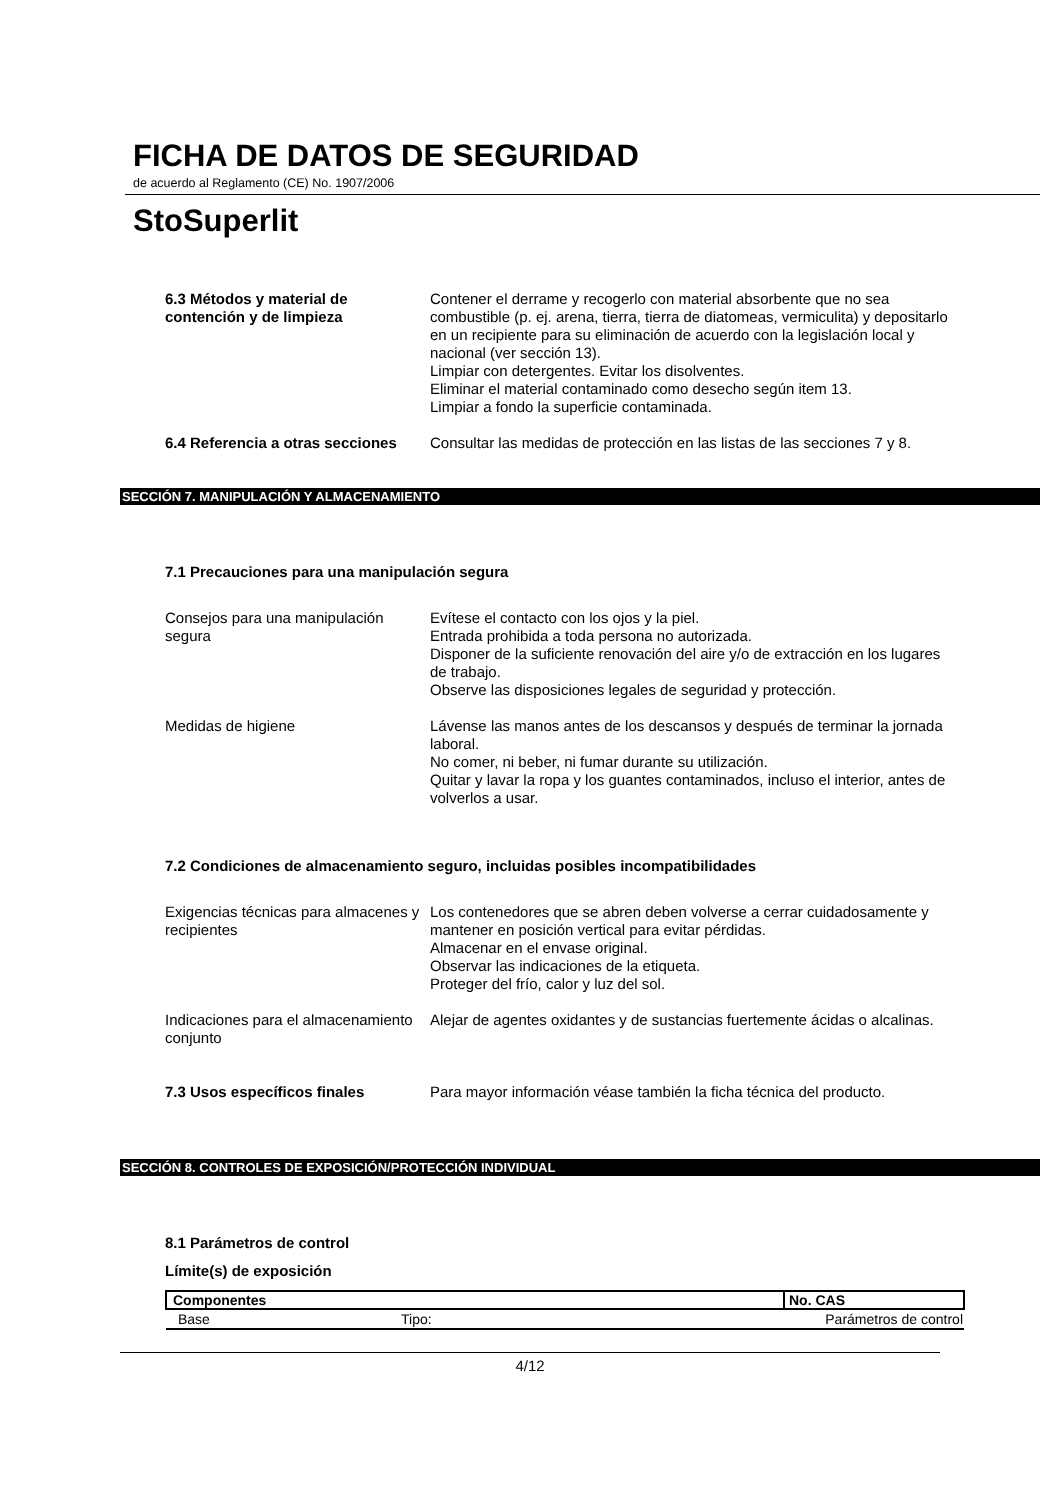FICHA DE DATOS DE SEGURIDAD
de acuerdo al Reglamento (CE) No. 1907/2006
StoSuperlit
6.3 Métodos y material de contención y de limpieza
Contener el derrame y recogerlo con material absorbente que no sea combustible (p. ej. arena, tierra, tierra de diatomeas, vermiculita) y depositarlo en un recipiente para su eliminación de acuerdo con la legislación local y nacional (ver sección 13).
Limpiar con detergentes. Evitar los disolventes.
Eliminar el material contaminado como desecho según item 13.
Limpiar a fondo la superficie contaminada.
6.4 Referencia a otras secciones
Consultar las medidas de protección en las listas de las secciones 7 y 8.
SECCIÓN 7. MANIPULACIÓN Y ALMACENAMIENTO
7.1 Precauciones para una manipulación segura
Consejos para una manipulación segura
Evítese el contacto con los ojos y la piel.
Entrada prohibida a toda persona no autorizada.
Disponer de la suficiente renovación del aire y/o de extracción en los lugares de trabajo.
Observe las disposiciones legales de seguridad y protección.
Medidas de higiene Lávense las manos antes de los descansos y después de terminar la jornada laboral.
No comer, ni beber, ni fumar durante su utilización.
Quitar y lavar la ropa y los guantes contaminados, incluso el interior, antes de volverlos a usar.
7.2 Condiciones de almacenamiento seguro, incluidas posibles incompatibilidades
Exigencias técnicas para almacenes y recipientes
Los contenedores que se abren deben volverse a cerrar cuidadosamente y mantener en posición vertical para evitar pérdidas.
Almacenar en el envase original.
Observar las indicaciones de la etiqueta.
Proteger del frío, calor y luz del sol.
Indicaciones para el almacenamiento conjunto
Alejar de agentes oxidantes y de sustancias fuertemente ácidas o alcalinas.
7.3 Usos específicos finales Para mayor información véase también la ficha técnica del producto.
SECCIÓN 8. CONTROLES DE EXPOSICIÓN/PROTECCIÓN INDIVIDUAL
8.1 Parámetros de control
Límite(s) de exposición
| Componentes | | No. CAS |
| --- | --- | --- |
| Base | Tipo: | Parámetros de control |
4/12